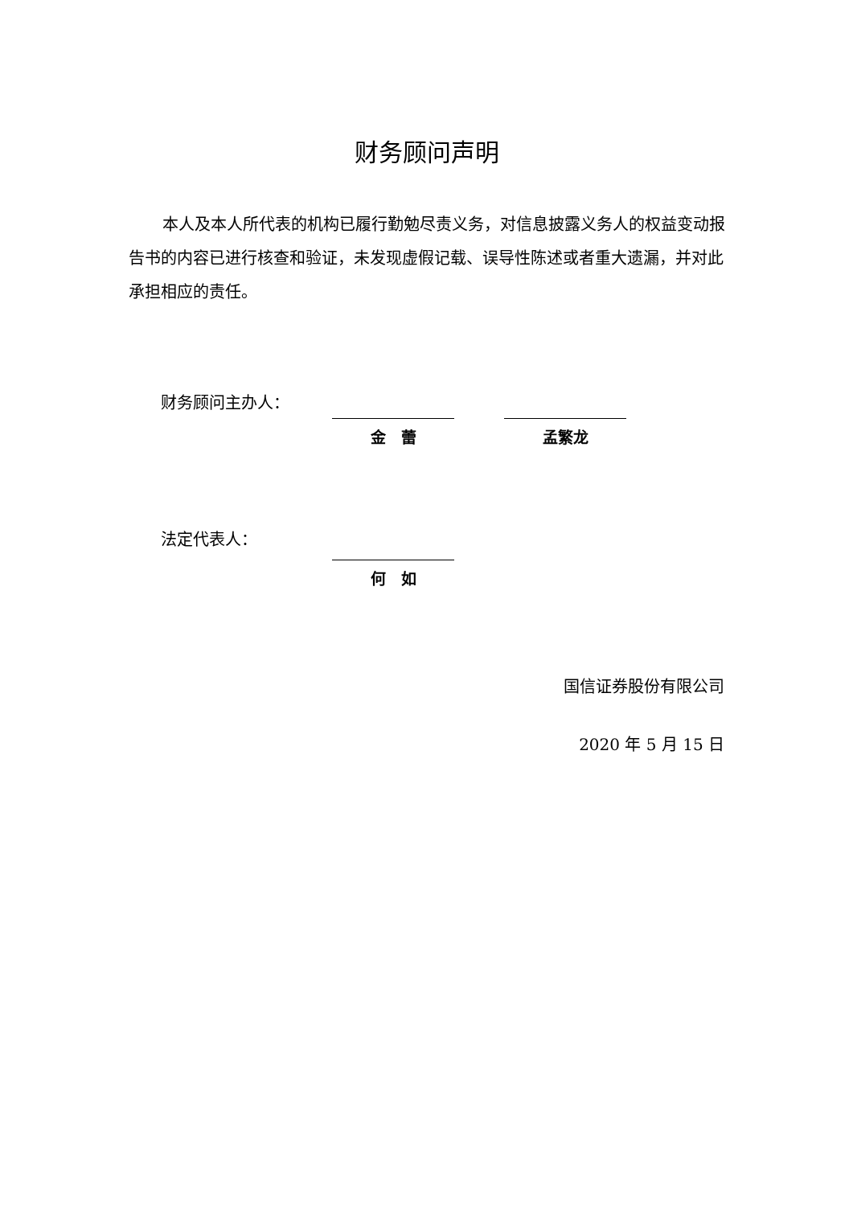财务顾问声明
本人及本人所代表的机构已履行勤勉尽责义务，对信息披露义务人的权益变动报告书的内容已进行核查和验证，未发现虚假记载、误导性陈述或者重大遗漏，并对此承担相应的责任。
财务顾问主办人：
金　蕾 孟繁龙
法定代表人：
何　如
国信证券股份有限公司
2020 年 5 月 15 日